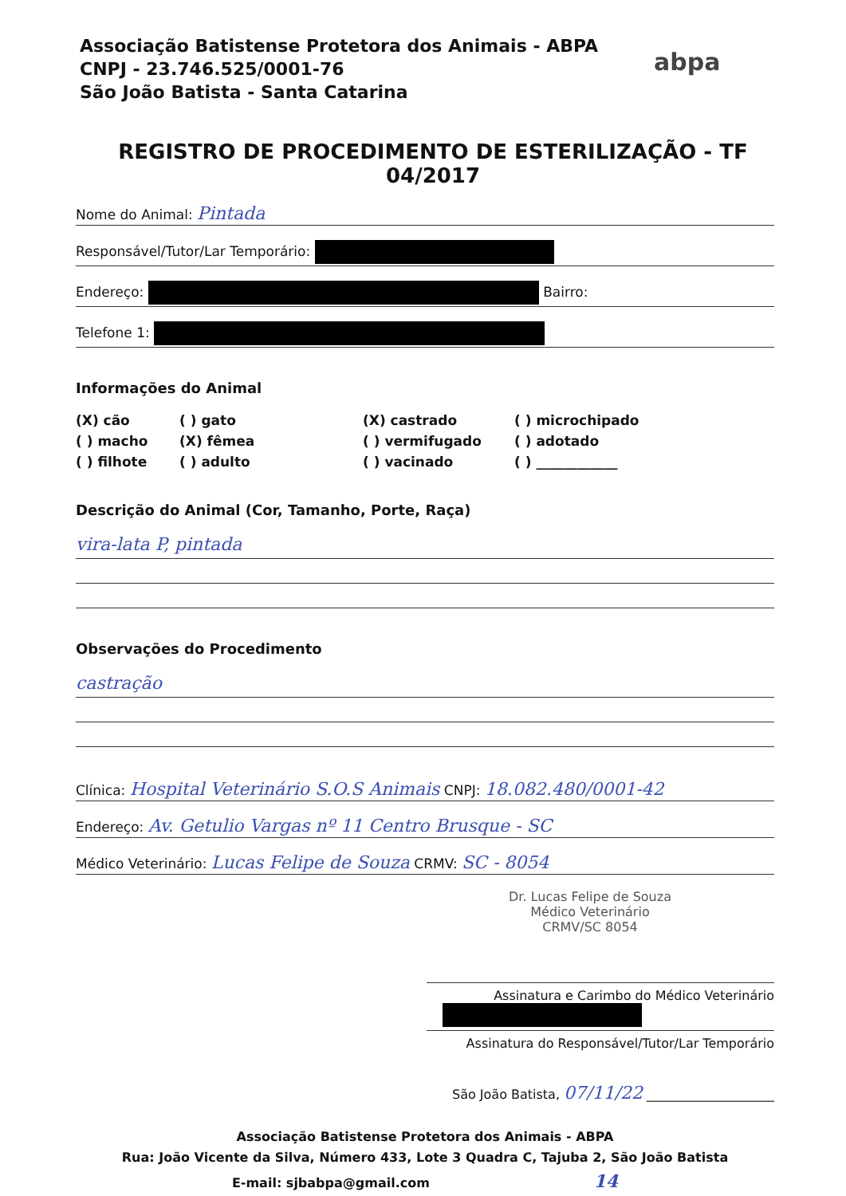Associação Batistense Protetora dos Animais - ABPA
CNPJ - 23.746.525/0001-76
São João Batista - Santa Catarina
abpa
REGISTRO DE PROCEDIMENTO DE ESTERILIZAÇÃO - TF 04/2017
Nome do Animal: Pintada
Responsável/Tutor/Lar Temporário:
Endereço: Bairro:
Telefone 1:
Informações do Animal
(X) cão
( ) gato
(X) castrado
( ) microchipado
( ) macho
(X) fêmea
( ) vermifugado
( ) adotado
( ) filhote
( ) adulto
( ) vacinado
( ) ____________
Descrição do Animal (Cor, Tamanho, Porte, Raça)
vira-lata P, pintada
Observações do Procedimento
castração
Clínica: Hospital Veterinário S.O.S Animais CNPJ: 18.082.480/0001-42
Endereço: Av. Getulio Vargas nº 11 Centro Brusque - SC
Médico Veterinário: Lucas Felipe de Souza CRMV: SC - 8054
Dr. Lucas Felipe de Souza
Médico Veterinário
CRMV/SC 8054
Assinatura e Carimbo do Médico Veterinário
Assinatura do Responsável/Tutor/Lar Temporário
São João Batista, 07/11/22 ____________________
Associação Batistense Protetora dos Animais - ABPA
Rua: João Vicente da Silva, Número 433, Lote 3 Quadra C, Tajuba 2, São João Batista
E-mail: sjbabpa@gmail.com 14